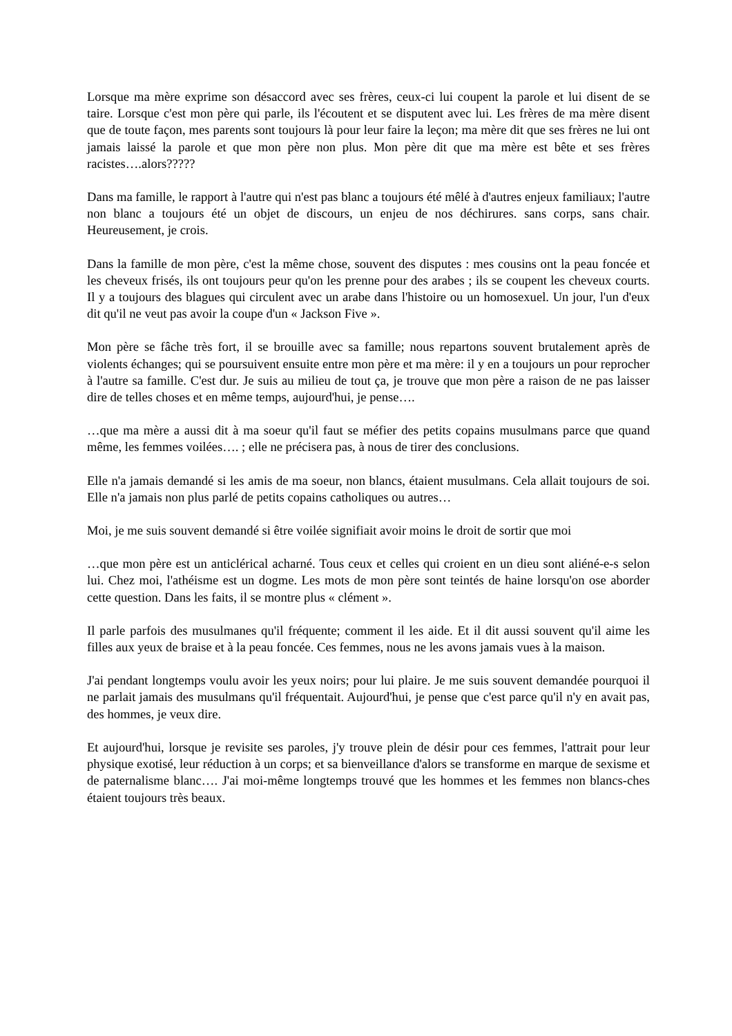Lorsque ma mère exprime son désaccord avec ses frères, ceux-ci lui coupent la parole et lui disent de se taire. Lorsque c'est mon père qui parle, ils l'écoutent et se disputent avec lui. Les frères de ma mère disent que de toute façon, mes parents sont toujours là pour leur faire la leçon; ma mère dit que ses frères ne lui ont jamais laissé la parole et que mon père non plus. Mon père dit que ma mère est bête et ses frères racistes….alors?????
Dans ma famille, le rapport à l'autre qui n'est pas blanc a toujours été mêlé à d'autres enjeux familiaux; l'autre non blanc a toujours été un objet de discours, un enjeu de nos déchirures. sans corps, sans chair. Heureusement, je crois.
Dans la famille de mon père, c'est la même chose, souvent des disputes : mes cousins ont la peau foncée et les cheveux frisés, ils ont toujours peur qu'on les prenne pour des arabes ; ils se coupent les cheveux courts. Il y a toujours des blagues qui circulent avec un arabe dans l'histoire ou un homosexuel. Un jour, l'un d'eux dit qu'il ne veut pas avoir la coupe d'un « Jackson Five ».
Mon père se fâche très fort, il se brouille avec sa famille; nous repartons souvent brutalement après de violents échanges; qui se poursuivent ensuite entre mon père et ma mère: il y en a toujours un pour reprocher à l'autre sa famille. C'est dur. Je suis au milieu de tout ça, je trouve que mon père a raison de ne pas laisser dire de telles choses et en même temps, aujourd'hui, je pense….
…que ma mère a aussi dit à ma soeur qu'il faut se méfier des petits copains musulmans parce que quand même, les femmes voilées…. ; elle ne précisera pas, à nous de tirer des conclusions.
Elle n'a jamais demandé si les amis de ma soeur, non blancs, étaient musulmans. Cela allait toujours de soi. Elle n'a jamais non plus parlé de petits copains catholiques ou autres…
Moi, je me suis souvent demandé si être voilée signifiait avoir moins le droit de sortir que moi
…que mon père est un anticlérical acharné. Tous ceux et celles qui croient en un dieu sont aliéné-e-s selon lui. Chez moi, l'athéisme est un dogme. Les mots de mon père sont teintés de haine lorsqu'on ose aborder cette question. Dans les faits, il se montre plus « clément ».
Il parle parfois des musulmanes qu'il fréquente; comment il les aide. Et il dit aussi souvent qu'il aime les filles aux yeux de braise et à la peau foncée. Ces femmes, nous ne les avons jamais vues à la maison.
J'ai pendant longtemps voulu avoir les yeux noirs; pour lui plaire. Je me suis souvent demandée pourquoi il ne parlait jamais des musulmans qu'il fréquentait. Aujourd'hui, je pense que c'est parce qu'il n'y en avait pas, des hommes, je veux dire.
Et aujourd'hui, lorsque je revisite ses paroles, j'y trouve plein de désir pour ces femmes, l'attrait pour leur physique exotisé, leur réduction à un corps; et sa bienveillance d'alors se transforme en marque de sexisme et de paternalisme blanc…. J'ai moi-même longtemps trouvé que les hommes et les femmes non blancs-ches étaient toujours très beaux.